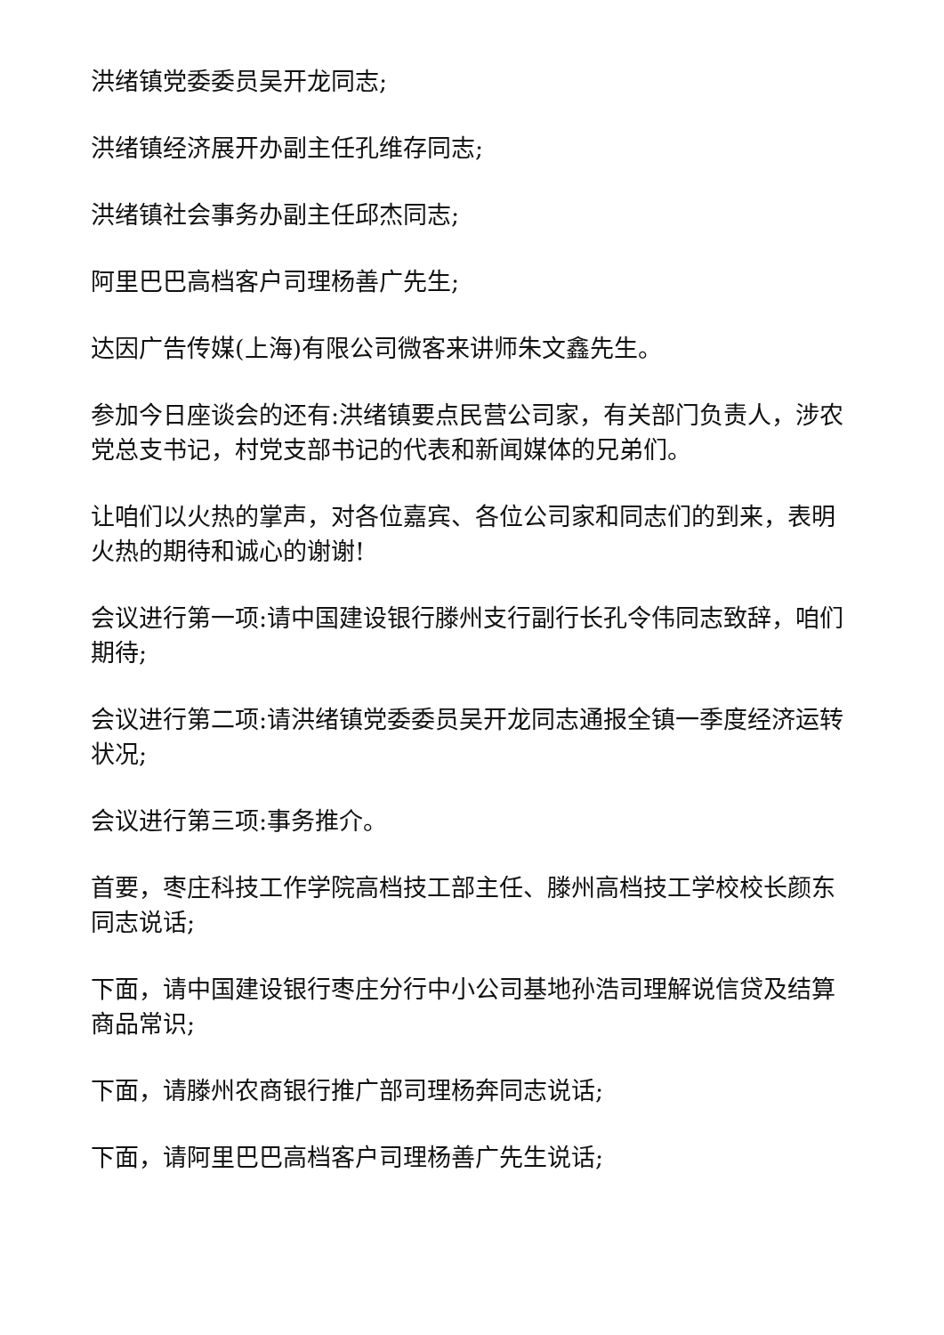洪绪镇党委委员吴开龙同志;
洪绪镇经济展开办副主任孔维存同志;
洪绪镇社会事务办副主任邱杰同志;
阿里巴巴高档客户司理杨善广先生;
达因广告传媒(上海)有限公司微客来讲师朱文鑫先生。
参加今日座谈会的还有:洪绪镇要点民营公司家，有关部门负责人，涉农党总支书记，村党支部书记的代表和新闻媒体的兄弟们。
让咱们以火热的掌声，对各位嘉宾、各位公司家和同志们的到来，表明火热的期待和诚心的谢谢!
会议进行第一项:请中国建设银行滕州支行副行长孔令伟同志致辞，咱们期待;
会议进行第二项:请洪绪镇党委委员吴开龙同志通报全镇一季度经济运转状况;
会议进行第三项:事务推介。
首要，枣庄科技工作学院高档技工部主任、滕州高档技工学校校长颜东同志说话;
下面，请中国建设银行枣庄分行中小公司基地孙浩司理解说信贷及结算商品常识;
下面，请滕州农商银行推广部司理杨奔同志说话;
下面，请阿里巴巴高档客户司理杨善广先生说话;